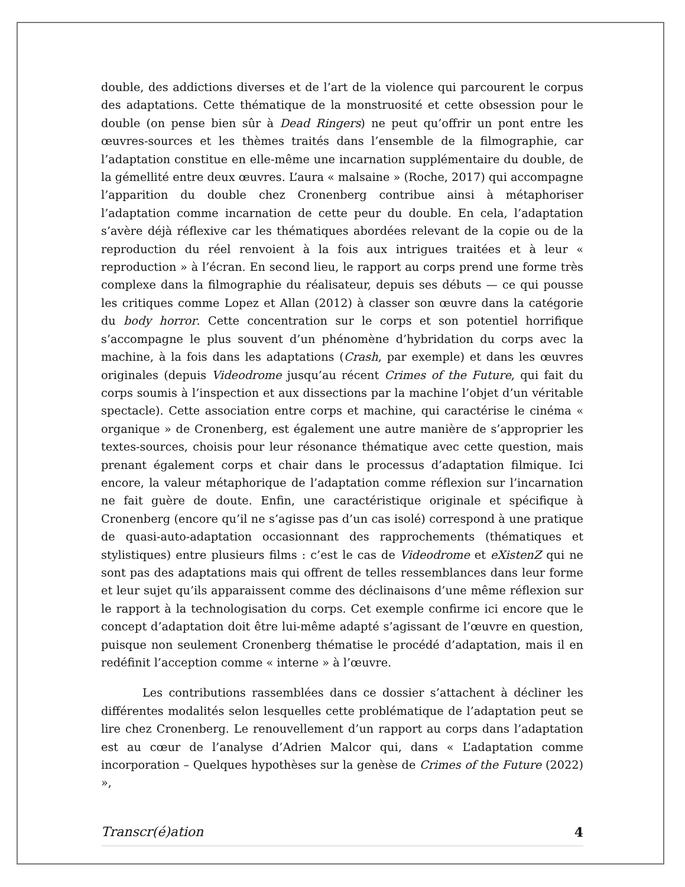double, des addictions diverses et de l’art de la violence qui parcourent le corpus des adaptations. Cette thématique de la monstruosité et cette obsession pour le double (on pense bien sûr à Dead Ringers) ne peut qu’offrir un pont entre les œuvres-sources et les thèmes traités dans l’ensemble de la filmographie, car l’adaptation constitue en elle-même une incarnation supplémentaire du double, de la gémellité entre deux œuvres. L’aura « malsaine » (Roche, 2017) qui accompagne l’apparition du double chez Cronenberg contribue ainsi à métaphoriser l’adaptation comme incarnation de cette peur du double. En cela, l’adaptation s’avère déjà réflexive car les thématiques abordées relevant de la copie ou de la reproduction du réel renvoient à la fois aux intrigues traitées et à leur « reproduction » à l’écran. En second lieu, le rapport au corps prend une forme très complexe dans la filmographie du réalisateur, depuis ses débuts — ce qui pousse les critiques comme Lopez et Allan (2012) à classer son œuvre dans la catégorie du body horror. Cette concentration sur le corps et son potentiel horrifique s’accompagne le plus souvent d’un phénomène d’hybridation du corps avec la machine, à la fois dans les adaptations (Crash, par exemple) et dans les œuvres originales (depuis Videodrome jusqu’au récent Crimes of the Future, qui fait du corps soumis à l’inspection et aux dissections par la machine l’objet d’un véritable spectacle). Cette association entre corps et machine, qui caractérise le cinéma « organique » de Cronenberg, est également une autre manière de s’approprier les textes-sources, choisis pour leur résonance thématique avec cette question, mais prenant également corps et chair dans le processus d’adaptation filmique. Ici encore, la valeur métaphorique de l’adaptation comme réflexion sur l’incarnation ne fait guère de doute. Enfin, une caractéristique originale et spécifique à Cronenberg (encore qu’il ne s’agisse pas d’un cas isolé) correspond à une pratique de quasi-auto-adaptation occasionnant des rapprochements (thématiques et stylistiques) entre plusieurs films : c’est le cas de Videodrome et eXistenZ qui ne sont pas des adaptations mais qui offrent de telles ressemblances dans leur forme et leur sujet qu’ils apparaissent comme des déclinaisons d’une même réflexion sur le rapport à la technologisation du corps. Cet exemple confirme ici encore que le concept d’adaptation doit être lui-même adapté s’agissant de l’œuvre en question, puisque non seulement Cronenberg thématise le procédé d’adaptation, mais il en redéfinit l’acception comme « interne » à l’œuvre.
Les contributions rassemblées dans ce dossier s’attachent à décliner les différentes modalités selon lesquelles cette problématique de l’adaptation peut se lire chez Cronenberg. Le renouvellement d’un rapport au corps dans l’adaptation est au cœur de l’analyse d’Adrien Malcor qui, dans « L’adaptation comme incorporation – Quelques hypothèses sur la genèse de Crimes of the Future (2022) »,
Transcr(é)ation 4